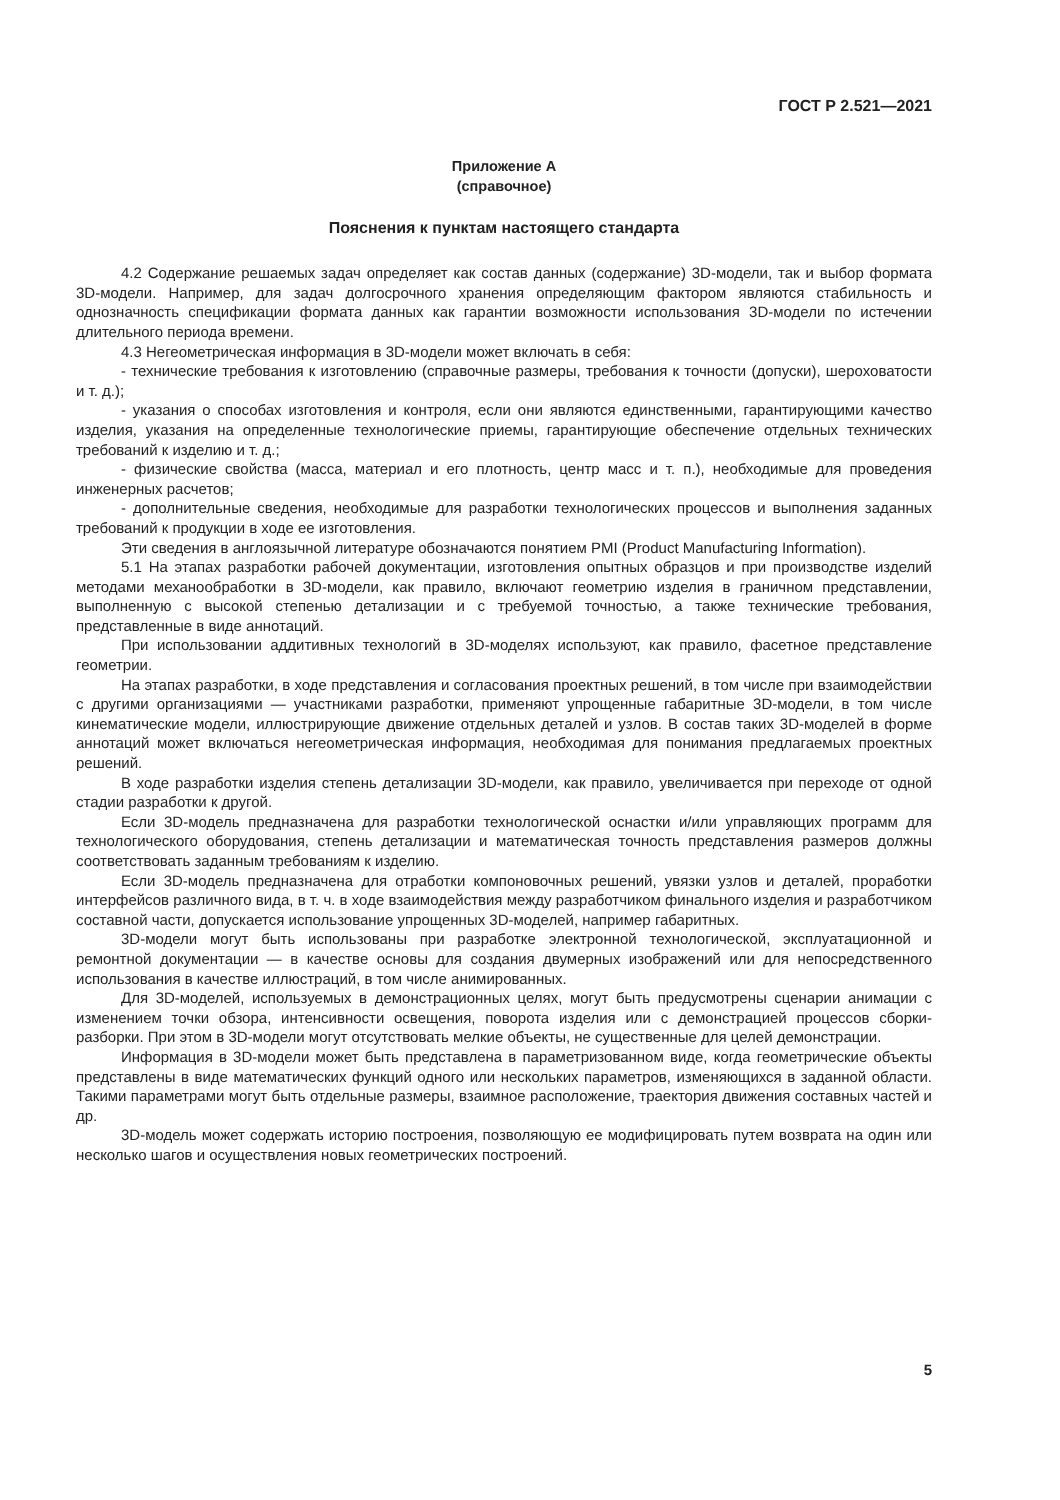ГОСТ Р 2.521—2021
Приложение А
(справочное)
Пояснения к пунктам настоящего стандарта
4.2 Содержание решаемых задач определяет как состав данных (содержание) 3D-модели, так и выбор формата 3D-модели. Например, для задач долгосрочного хранения определяющим фактором являются стабильность и однозначность спецификации формата данных как гарантии возможности использования 3D-модели по истечении длительного периода времени.
4.3 Негеометрическая информация в 3D-модели может включать в себя:
- технические требования к изготовлению (справочные размеры, требования к точности (допуски), шероховатости и т. д.);
- указания о способах изготовления и контроля, если они являются единственными, гарантирующими качество изделия, указания на определенные технологические приемы, гарантирующие обеспечение отдельных технических требований к изделию и т. д.;
- физические свойства (масса, материал и его плотность, центр масс и т. п.), необходимые для проведения инженерных расчетов;
- дополнительные сведения, необходимые для разработки технологических процессов и выполнения заданных требований к продукции в ходе ее изготовления.
Эти сведения в англоязычной литературе обозначаются понятием PMI (Product Manufacturing Information).
5.1 На этапах разработки рабочей документации, изготовления опытных образцов и при производстве изделий методами механообработки в 3D-модели, как правило, включают геометрию изделия в граничном представлении, выполненную с высокой степенью детализации и с требуемой точностью, а также технические требования, представленные в виде аннотаций.
При использовании аддитивных технологий в 3D-моделях используют, как правило, фасетное представление геометрии.
На этапах разработки, в ходе представления и согласования проектных решений, в том числе при взаимодействии с другими организациями — участниками разработки, применяют упрощенные габаритные 3D-модели, в том числе кинематические модели, иллюстрирующие движение отдельных деталей и узлов. В состав таких 3D-моделей в форме аннотаций может включаться негеометрическая информация, необходимая для понимания предлагаемых проектных решений.
В ходе разработки изделия степень детализации 3D-модели, как правило, увеличивается при переходе от одной стадии разработки к другой.
Если 3D-модель предназначена для разработки технологической оснастки и/или управляющих программ для технологического оборудования, степень детализации и математическая точность представления размеров должны соответствовать заданным требованиям к изделию.
Если 3D-модель предназначена для отработки компоновочных решений, увязки узлов и деталей, проработки интерфейсов различного вида, в т. ч. в ходе взаимодействия между разработчиком финального изделия и разработчиком составной части, допускается использование упрощенных 3D-моделей, например габаритных.
3D-модели могут быть использованы при разработке электронной технологической, эксплуатационной и ремонтной документации — в качестве основы для создания двумерных изображений или для непосредственного использования в качестве иллюстраций, в том числе анимированных.
Для 3D-моделей, используемых в демонстрационных целях, могут быть предусмотрены сценарии анимации с изменением точки обзора, интенсивности освещения, поворота изделия или с демонстрацией процессов сборки-разборки. При этом в 3D-модели могут отсутствовать мелкие объекты, не существенные для целей демонстрации.
Информация в 3D-модели может быть представлена в параметризованном виде, когда геометрические объекты представлены в виде математических функций одного или нескольких параметров, изменяющихся в заданной области. Такими параметрами могут быть отдельные размеры, взаимное расположение, траектория движения составных частей и др.
3D-модель может содержать историю построения, позволяющую ее модифицировать путем возврата на один или несколько шагов и осуществления новых геометрических построений.
5